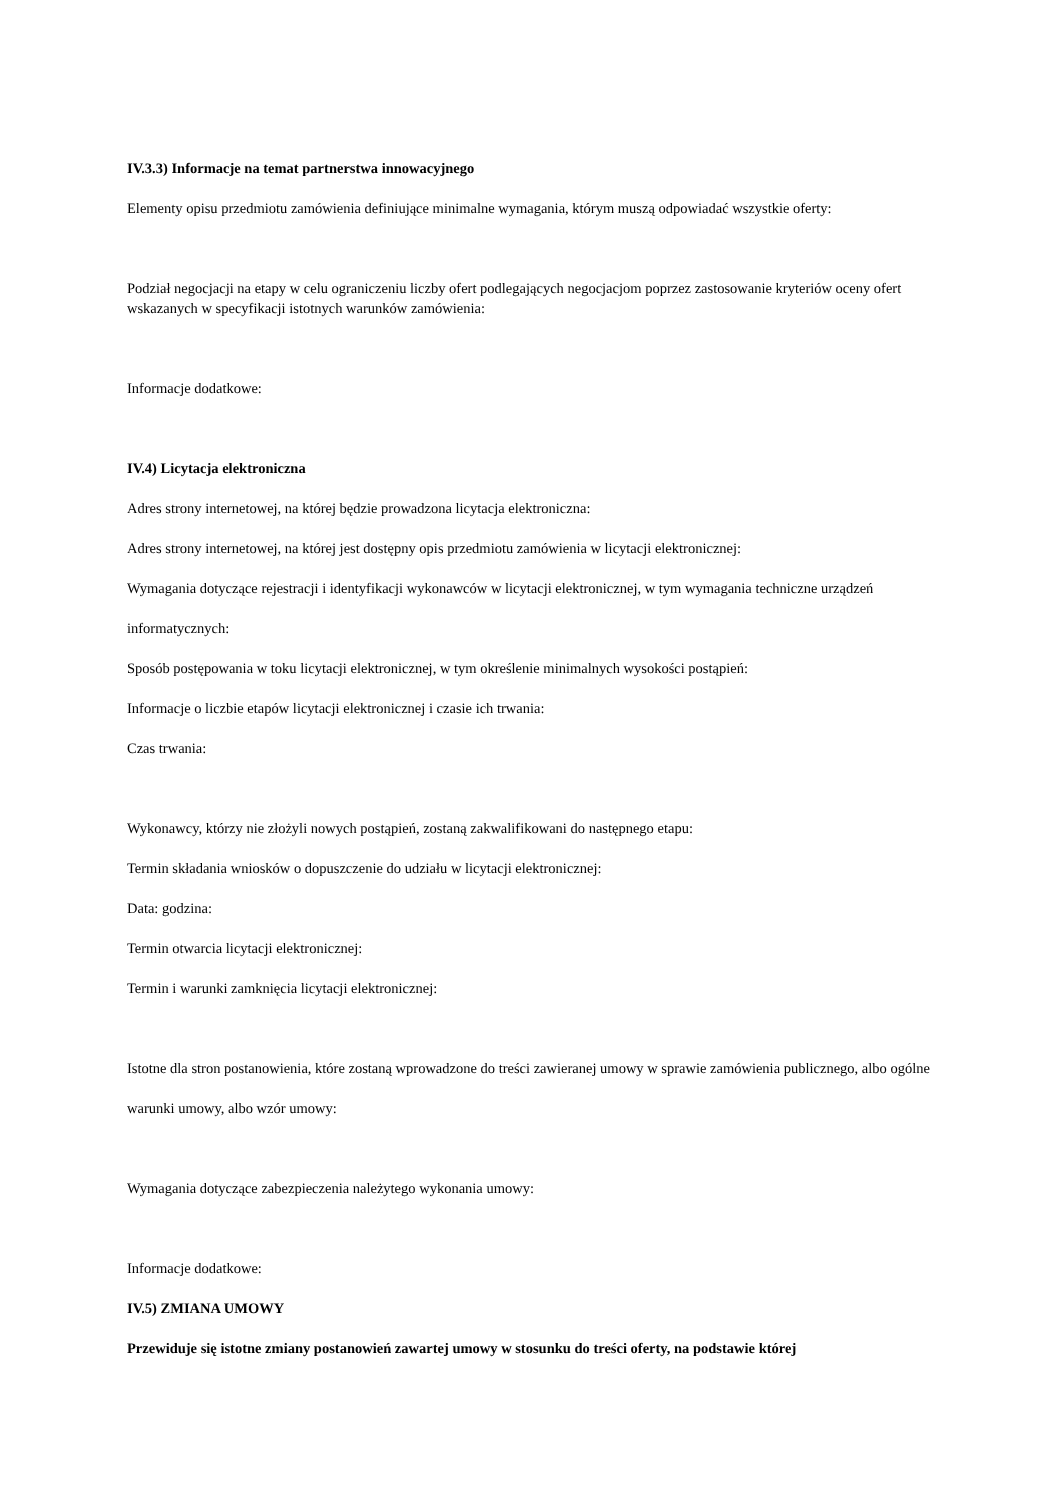IV.3.3) Informacje na temat partnerstwa innowacyjnego
Elementy opisu przedmiotu zamówienia definiujące minimalne wymagania, którym muszą odpowiadać wszystkie oferty:
Podział negocjacji na etapy w celu ograniczeniu liczby ofert podlegających negocjacjom poprzez zastosowanie kryteriów oceny ofert wskazanych w specyfikacji istotnych warunków zamówienia:
Informacje dodatkowe:
IV.4) Licytacja elektroniczna
Adres strony internetowej, na której będzie prowadzona licytacja elektroniczna:
Adres strony internetowej, na której jest dostępny opis przedmiotu zamówienia w licytacji elektronicznej:
Wymagania dotyczące rejestracji i identyfikacji wykonawców w licytacji elektronicznej, w tym wymagania techniczne urządzeń informatycznych:
Sposób postępowania w toku licytacji elektronicznej, w tym określenie minimalnych wysokości postąpień:
Informacje o liczbie etapów licytacji elektronicznej i czasie ich trwania:
Czas trwania:
Wykonawcy, którzy nie złożyli nowych postąpień, zostaną zakwalifikowani do następnego etapu:
Termin składania wniosków o dopuszczenie do udziału w licytacji elektronicznej:
Data: godzina:
Termin otwarcia licytacji elektronicznej:
Termin i warunki zamknięcia licytacji elektronicznej:
Istotne dla stron postanowienia, które zostaną wprowadzone do treści zawieranej umowy w sprawie zamówienia publicznego, albo ogólne warunki umowy, albo wzór umowy:
Wymagania dotyczące zabezpieczenia należytego wykonania umowy:
Informacje dodatkowe:
IV.5) ZMIANA UMOWY
Przewiduje się istotne zmiany postanowień zawartej umowy w stosunku do treści oferty, na podstawie której